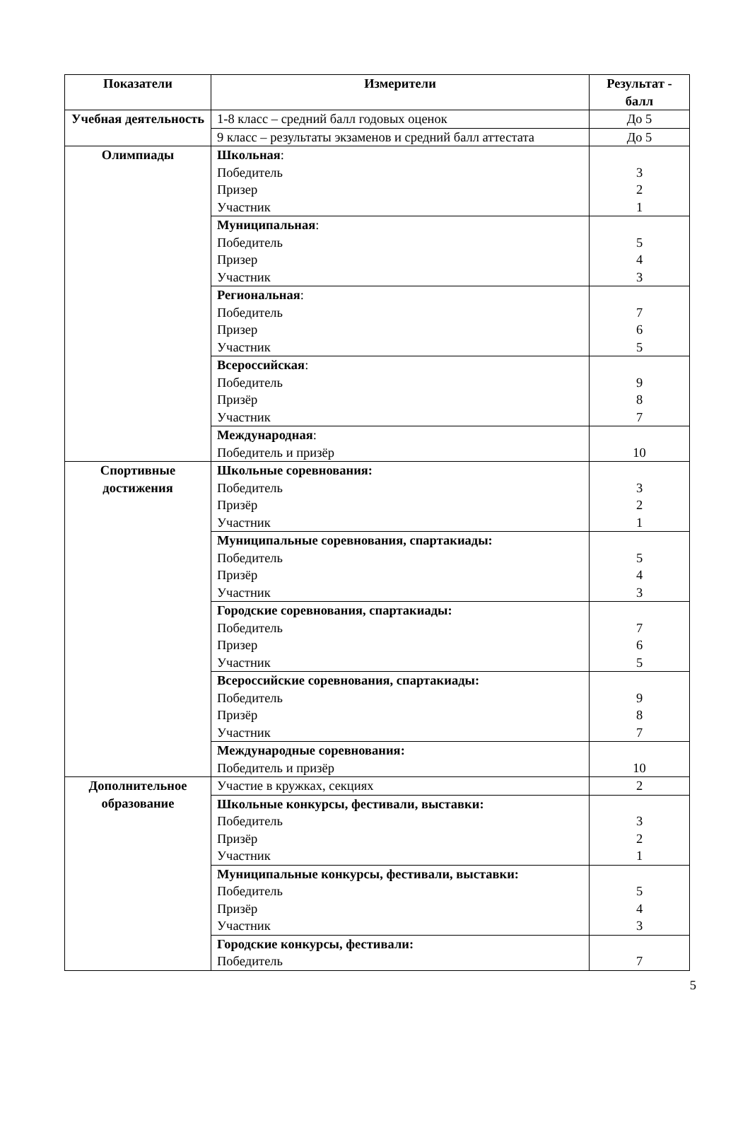| Показатели | Измерители | Результат - балл |
| --- | --- | --- |
| Учебная деятельность | 1-8 класс – средний балл годовых оценок | До 5 |
| | 9 класс – результаты экзаменов и средний балл аттестата | До 5 |
| Олимпиады | Школьная : Победитель Призер Участник | 3 2 1 |
| | Муниципальная : Победитель Призер Участник | 5 4 3 |
| | Региональная : Победитель Призер Участник | 7 6 5 |
| | Всероссийская : Победитель Призёр Участник | 9 8 7 |
| | Международная : Победитель и призёр | 10 |
| Спортивные достижения | Школьные соревнования: Победитель Призёр Участник | 3 2 1 |
| | Муниципальные соревнования, спартакиады: Победитель Призёр Участник | 5 4 3 |
| | Городские соревнования, спартакиады: Победитель Призер Участник | 7 6 5 |
| | Всероссийские соревнования, спартакиады: Победитель Призёр Участник | 9 8 7 |
| | Международные соревнования: Победитель и призёр | 10 |
| Дополнительное образование | Участие в кружках, секциях | 2 |
| | Школьные конкурсы, фестивали, выставки: Победитель Призёр Участник | 3 2 1 |
| | Муниципальные конкурсы, фестивали, выставки: Победитель Призёр Участник | 5 4 3 |
| | Городские конкурсы, фестивали: Победитель | 7 |
5